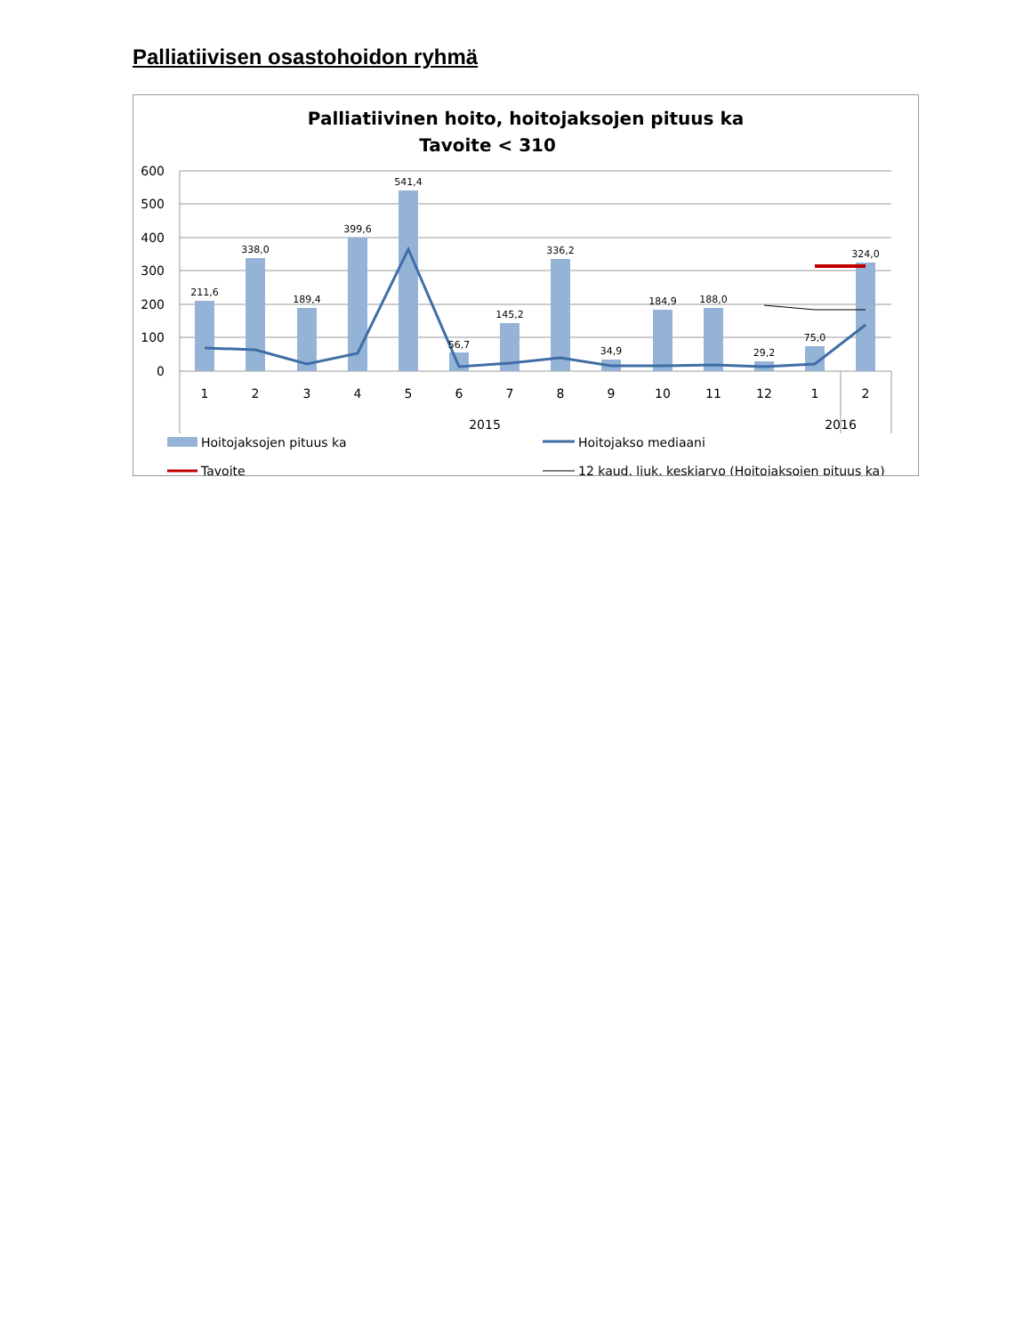Palliatiivisen osastohoidon ryhmä
Palliatiivinen hoito, hoitojaksojen pituus ka
Tavoite < 310
600
500
400
300
200
100
0
211,6
338,0
189,4
399,6
541,4
56,7
145,2
336,2
34,9
184,9
188,0
29,2
75,0
324,0
1
2
3
4
5
6
7
8
9
10
11
12
1
2
2015
2016
Hoitojaksojen pituus ka
Hoitojakso mediaani
Tavoite
12 kaud. liuk. keskiarvo (Hoitojaksojen pituus ka)